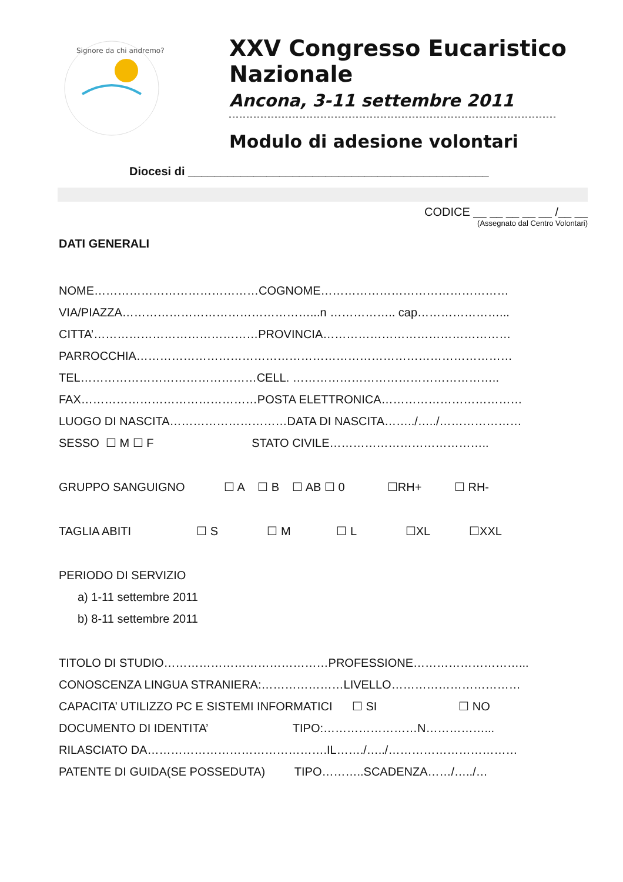Signore da chi andremo?
XXV Congresso Eucaristico
Nazionale
Ancona, 3-11 settembre 2011
Modulo di adesione volontari
Diocesi di ______________________________________________
CODICE __ __ __ __ __ /__ __
(Assegnato dal Centro Volontari)
DATI GENERALI
NOME……………………………………COGNOME…………………………………………
VIA/PIAZZA…………………………………………...n …………….. cap…………………...
CITTA’……………………………………PROVINCIA…………………………………………
PARROCCHIA……………………………………………………………………………………
TEL………………………………………CELL. ……………………………………………..
FAX………………………………………POSTA ELETTRONICA………………………………
LUOGO DI NASCITA…………………………DATA DI NASCITA……../…../…………………
SESSO ☐ M ☐ F STATO CIVILE…………………………………..
GRUPPO SANGUIGNO ☐ A ☐ B ☐ AB ☐ 0 ☐RH+ ☐ RH-
TAGLIA ABITI ☐ S ☐ M ☐ L ☐XL ☐XXL
PERIODO DI SERVIZIO
a) 1-11 settembre 2011
b) 8-11 settembre 2011
TITOLO DI STUDIO……………………………………PROFESSIONE………………………...
CONOSCENZA LINGUA STRANIERA:…………………LIVELLO……………………………
CAPACITA’ UTILIZZO PC E SISTEMI INFORMATICI ☐ SI ☐ NO
DOCUMENTO DI IDENTITA’ TIPO:……………………N……………...
RILASCIATO DA……………………………………….IL……./…../……………………………
PATENTE DI GUIDA(SE POSSEDUTA) TIPO………..SCADENZA……/…../…